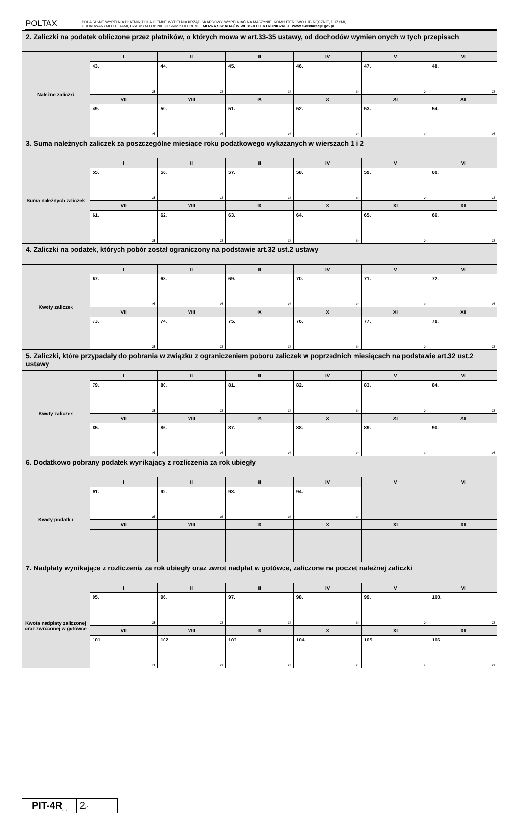POLTAX
POLA JASNE WYPEŁNIA PŁATNIK, POLA CIEMNE WYPEŁNIA URZĄD SKARBOWY. WYPEŁNIAĆ NA MASZYNIE, KOMPUTEROWO LUB RĘCZNIE, DUŻYMI,
DRUKOWANYMI LITERAMI, CZARNYM LUB NIEBIESKIM KOLOREM. MOŻNA SKŁADAĆ W WERSJI ELEKTRONICZNEJ www.e-deklaracje.gov.pl
| 2. Zaliczki na podatek obliczone przez płatników, o których mowa w art.33-35 ustawy, od dochodów wymienionych w tych przepisach | | | | | | |
| Należne zaliczki | I | II | III | IV | V | VI |
| | 43. zł | 44. zł | 45. zł | 46. zł | 47. zł | 48. zł |
| | VII | VIII | IX | X | XI | XII |
| | 49. zł | 50. zł | 51. zł | 52. zł | 53. zł | 54. zł |
| 3. Suma należnych zaliczek za poszczególne miesiące roku podatkowego wykazanych w wierszach 1 i 2 | | | | | | |
| Suma należnych zaliczek | I | II | III | IV | V | VI |
| | 55. zł | 56. zł | 57. zł | 58. zł | 59. zł | 60. zł |
| | VII | VIII | IX | X | XI | XII |
| | 61. zł | 62. zł | 63. zł | 64. zł | 65. zł | 66. zł |
| 4. Zaliczki na podatek, których pobór został ograniczony na podstawie art.32 ust.2 ustawy | | | | | | |
| Kwoty zaliczek | I | II | III | IV | V | VI |
| | 67. zł | 68. zł | 69. zł | 70. zł | 71. zł | 72. zł |
| | VII | VIII | IX | X | XI | XII |
| | 73. zł | 74. zł | 75. zł | 76. zł | 77. zł | 78. zł |
| 5. Zaliczki, które przypadały do pobrania w związku z ograniczeniem poboru zaliczek w poprzednich miesiącach na podstawie art.32 ust.2 ustawy | | | | | | |
| Kwoty zaliczek | I | II | III | IV | V | VI |
| | 79. zł | 80. zł | 81. zł | 82. zł | 83. zł | 84. zł |
| | VII | VIII | IX | X | XI | XII |
| | 85. zł | 86. zł | 87. zł | 88. zł | 89. zł | 90. zł |
| 6. Dodatkowo pobrany podatek wynikający z rozliczenia za rok ubiegły | | | | | | |
| Kwoty podatku | I | II | III | IV | V | VI |
| | 91. zł | 92. zł | 93. zł | 94. zł | | |
| | VII | VIII | IX | X | XI | XII |
| 7. Nadpłaty wynikające z rozliczenia za rok ubiegły oraz zwrot nadpłat w gotówce, zaliczone na poczet należnej zaliczki | | | | | | |
| Kwota nadpłaty zaliczonej oraz zwróconej w gotówce | I | II | III | IV | V | VI |
| | 95. zł | 96. zł | 97. zł | 98. zł | 99. zł | 100. zł |
| | VII | VIII | IX | X | XI | XII |
| | 101. zł | 102. zł | 103. zł | 104. zł | 105. zł | 106. zł |
PIT-4R<sub>(3)</sub>
2/4